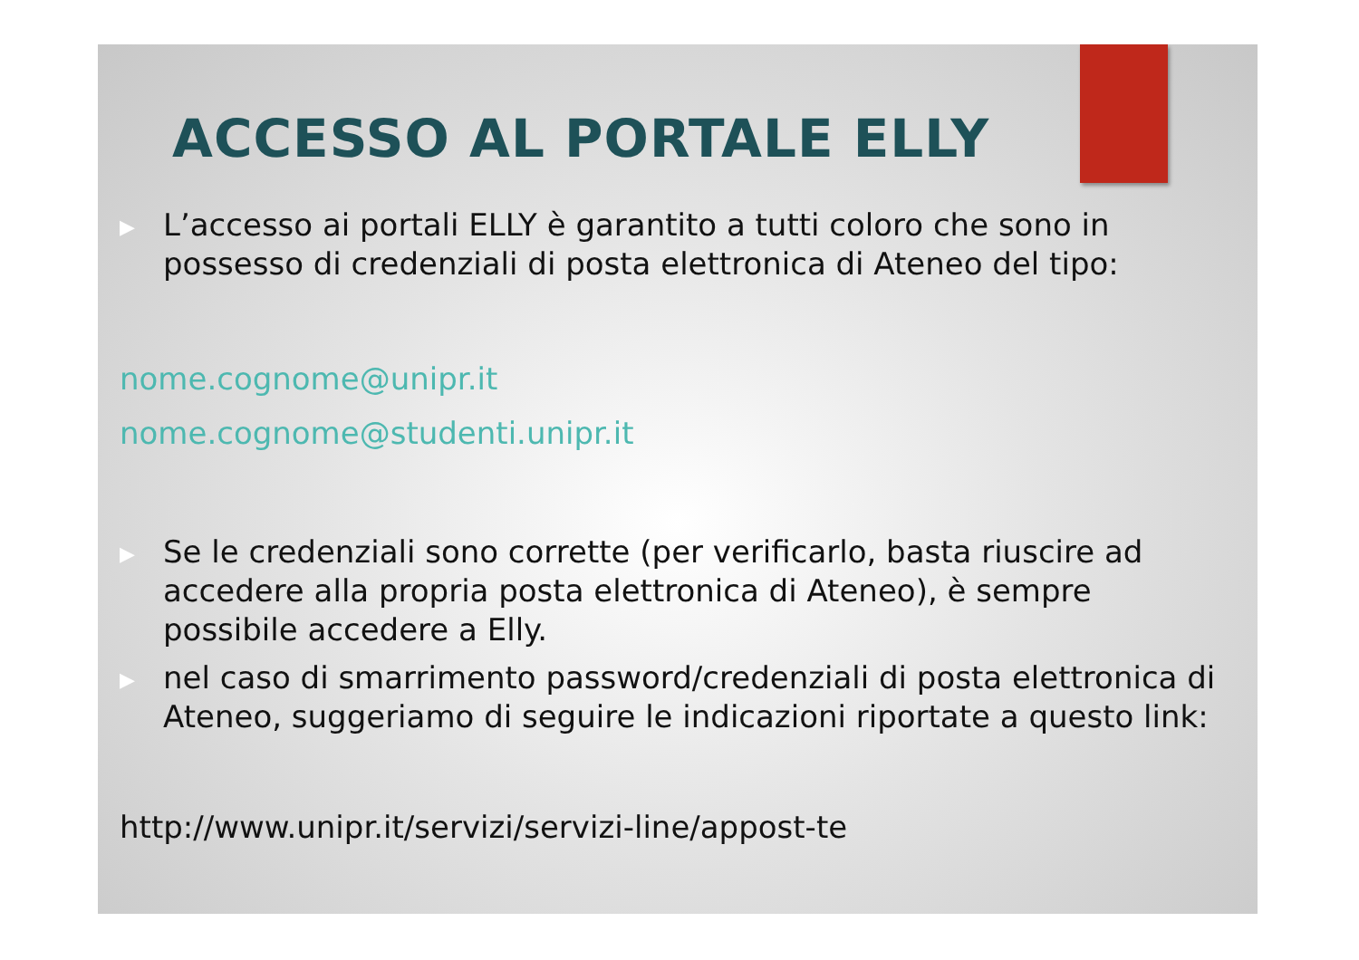ACCESSO AL PORTALE ELLY
▶
L’accesso ai portali ELLY è garantito a tutti coloro che sono in possesso di credenziali di posta elettronica di Ateneo del tipo:
nome.cognome@unipr.it
nome.cognome@studenti.unipr.it
▶
Se le credenziali sono corrette (per verificarlo, basta riuscire ad accedere alla propria posta elettronica di Ateneo), è sempre possibile accedere a Elly.
▶
nel caso di smarrimento password/credenziali di posta elettronica di Ateneo, suggeriamo di seguire le indicazioni riportate a questo link:
http://www.unipr.it/servizi/servizi-line/appost-te